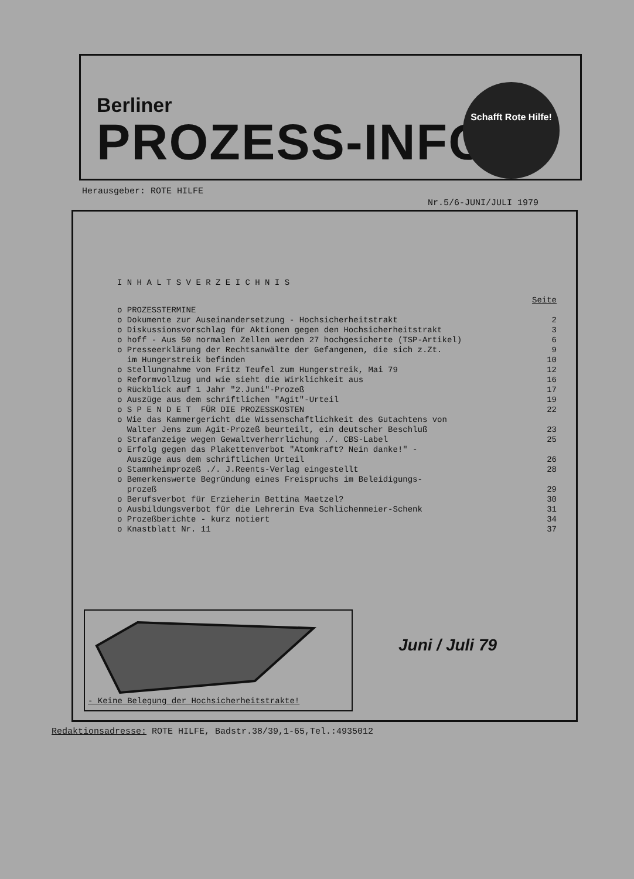Berliner
PROZESS-INFO
Schafft Rote Hilfe!
Herausgeber: ROTE HILFE
Nr.5/6-JUNI/JULI 1979
I N H A L T S V E R Z E I C H N I S
| | Seite |
| o PROZESSTERMINE | |
| o Dokumente zur Auseinandersetzung - Hochsicherheitstrakt | 2 |
| o Diskussionsvorschlag für Aktionen gegen den Hochsicherheitstrakt | 3 |
| o hoff - Aus 50 normalen Zellen werden 27 hochgesicherte (TSP-Artikel) | 6 |
| o Presseerklärung der Rechtsanwälte der Gefangenen, die sich z.Zt. im Hungerstreik befinden | 9 10 |
| o Stellungnahme von Fritz Teufel zum Hungerstreik, Mai 79 | 12 |
| o Reformvollzug und wie sieht die Wirklichkeit aus | 16 |
| o Rückblick auf 1 Jahr "2.Juni"-Prozeß | 17 |
| o Auszüge aus dem schriftlichen "Agit"-Urteil | 19 |
| o S P E N D E T FÜR DIE PROZESSKOSTEN | 22 |
| o Wie das Kammergericht die Wissenschaftlichkeit des Gutachtens von Walter Jens zum Agit-Prozeß beurteilt, ein deutscher Beschluß | 23 |
| o Strafanzeige wegen Gewaltverherrlichung ./. CBS-Label | 25 |
| o Erfolg gegen das Plakettenverbot "Atomkraft? Nein danke!" - Auszüge aus dem schriftlichen Urteil | 26 |
| o Stammheimprozeß ./. J.Reents-Verlag eingestellt | 28 |
| o Bemerkenswerte Begründung eines Freispruchs im Beleidigungs- prozeß | 29 |
| o Berufsverbot für Erzieherin Bettina Maetzel? | 30 |
| o Ausbildungsverbot für die Lehrerin Eva Schlichenmeier-Schenk | 31 |
| o Prozeßberichte - kurz notiert | 34 |
| o Knastblatt Nr. 11 | 37 |
- Keine Belegung der Hochsicherheitstrakte!
Juni / Juli 79
Redaktionsadresse: ROTE HILFE, Badstr.38/39,1-65,Tel.:4935012